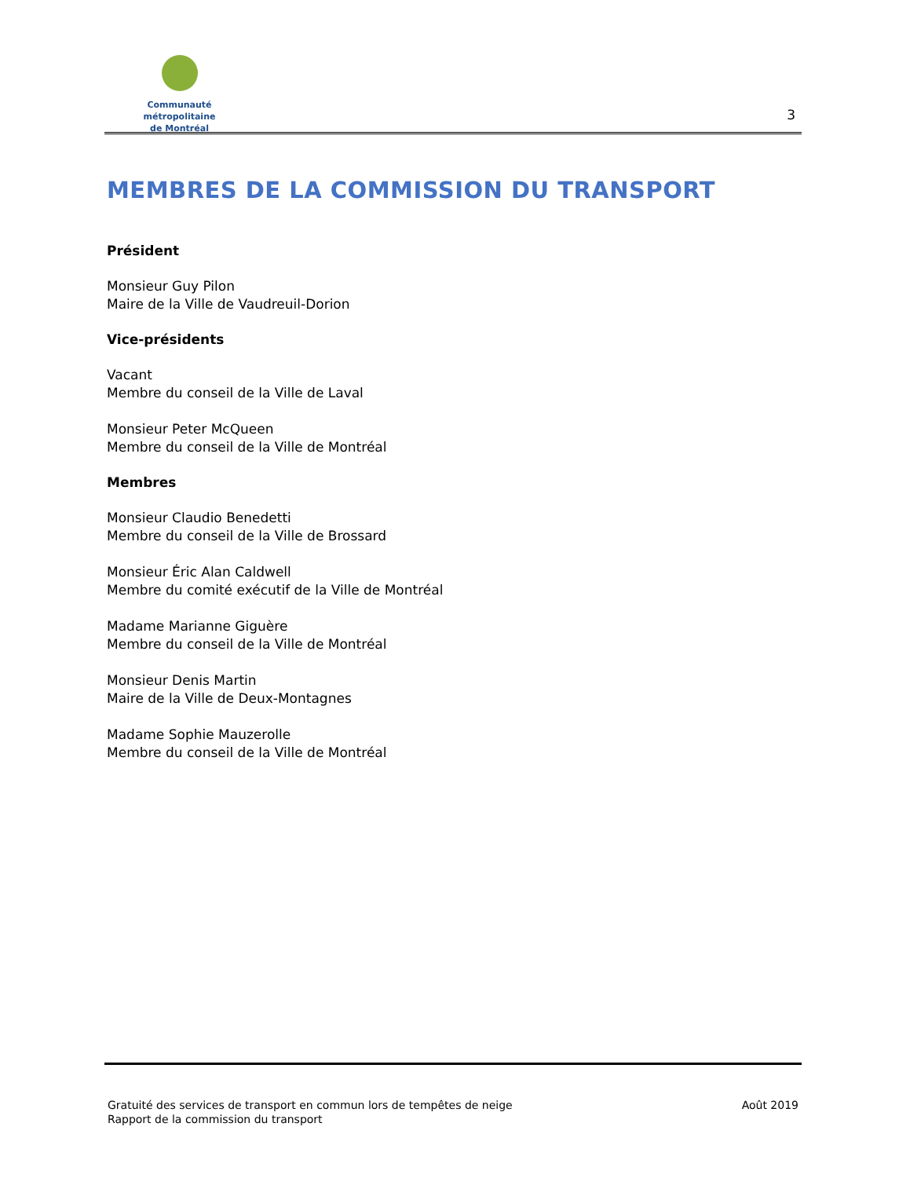Communauté métropolitaine
de Montréal
3
MEMBRES DE LA COMMISSION DU TRANSPORT
Président
Monsieur Guy Pilon
Maire de la Ville de Vaudreuil-Dorion
Vice-présidents
Vacant
Membre du conseil de la Ville de Laval
Monsieur Peter McQueen
Membre du conseil de la Ville de Montréal
Membres
Monsieur Claudio Benedetti
Membre du conseil de la Ville de Brossard
Monsieur Éric Alan Caldwell
Membre du comité exécutif de la Ville de Montréal
Madame Marianne Giguère
Membre du conseil de la Ville de Montréal
Monsieur Denis Martin
Maire de la Ville de Deux-Montagnes
Madame Sophie Mauzerolle
Membre du conseil de la Ville de Montréal
Gratuité des services de transport en commun lors de tempêtes de neige
Rapport de la commission du transport
Août 2019